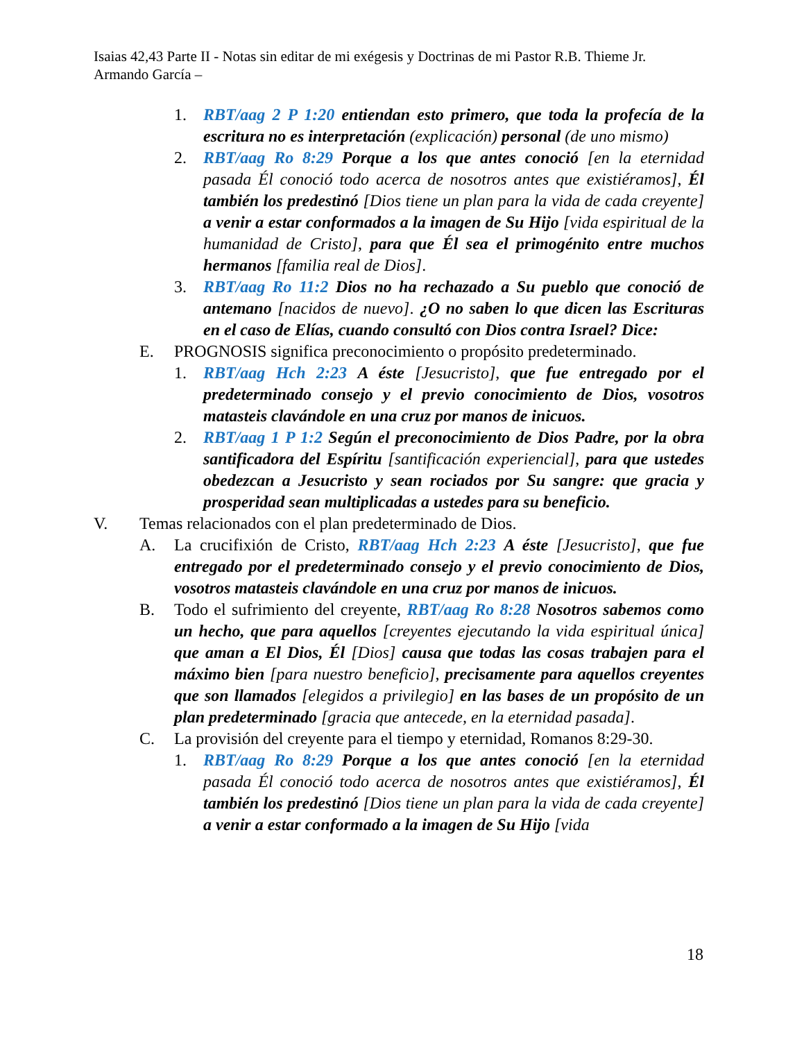Isaias 42,43 Parte II - Notas sin editar de mi exégesis y Doctrinas de mi Pastor R.B. Thieme Jr.
Armando García –
1. RBT/aag 2 P 1:20 entiendan esto primero, que toda la profecía de la escritura no es interpretación (explicación) personal (de uno mismo)
2. RBT/aag Ro 8:29 Porque a los que antes conoció [en la eternidad pasada Él conoció todo acerca de nosotros antes que existiéramos], Él también los predestinó [Dios tiene un plan para la vida de cada creyente] a venir a estar conformados a la imagen de Su Hijo [vida espiritual de la humanidad de Cristo], para que Él sea el primogénito entre muchos hermanos [familia real de Dios].
3. RBT/aag Ro 11:2 Dios no ha rechazado a Su pueblo que conoció de antemano [nacidos de nuevo]. ¿O no saben lo que dicen las Escrituras en el caso de Elías, cuando consultó con Dios contra Israel? Dice:
E. PROGNOSIS significa preconocimiento o propósito predeterminado.
1. RBT/aag Hch 2:23 A éste [Jesucristo], que fue entregado por el predeterminado consejo y el previo conocimiento de Dios, vosotros matasteis clavándole en una cruz por manos de inicuos.
2. RBT/aag 1 P 1:2 Según el preconocimiento de Dios Padre, por la obra santificadora del Espíritu [santificación experiencial], para que ustedes obedezcan a Jesucristo y sean rociados por Su sangre: que gracia y prosperidad sean multiplicadas a ustedes para su beneficio.
V. Temas relacionados con el plan predeterminado de Dios.
A. La crucifixión de Cristo, RBT/aag Hch 2:23 A éste [Jesucristo], que fue entregado por el predeterminado consejo y el previo conocimiento de Dios, vosotros matasteis clavándole en una cruz por manos de inicuos.
B. Todo el sufrimiento del creyente, RBT/aag Ro 8:28 Nosotros sabemos como un hecho, que para aquellos [creyentes ejecutando la vida espiritual única] que aman a El Dios, Él [Dios] causa que todas las cosas trabajen para el máximo bien [para nuestro beneficio], precisamente para aquellos creyentes que son llamados [elegidos a privilegio] en las bases de un propósito de un plan predeterminado [gracia que antecede, en la eternidad pasada].
C. La provisión del creyente para el tiempo y eternidad, Romanos 8:29-30.
1. RBT/aag Ro 8:29 Porque a los que antes conoció [en la eternidad pasada Él conoció todo acerca de nosotros antes que existiéramos], Él también los predestinó [Dios tiene un plan para la vida de cada creyente] a venir a estar conformado a la imagen de Su Hijo [vida
18